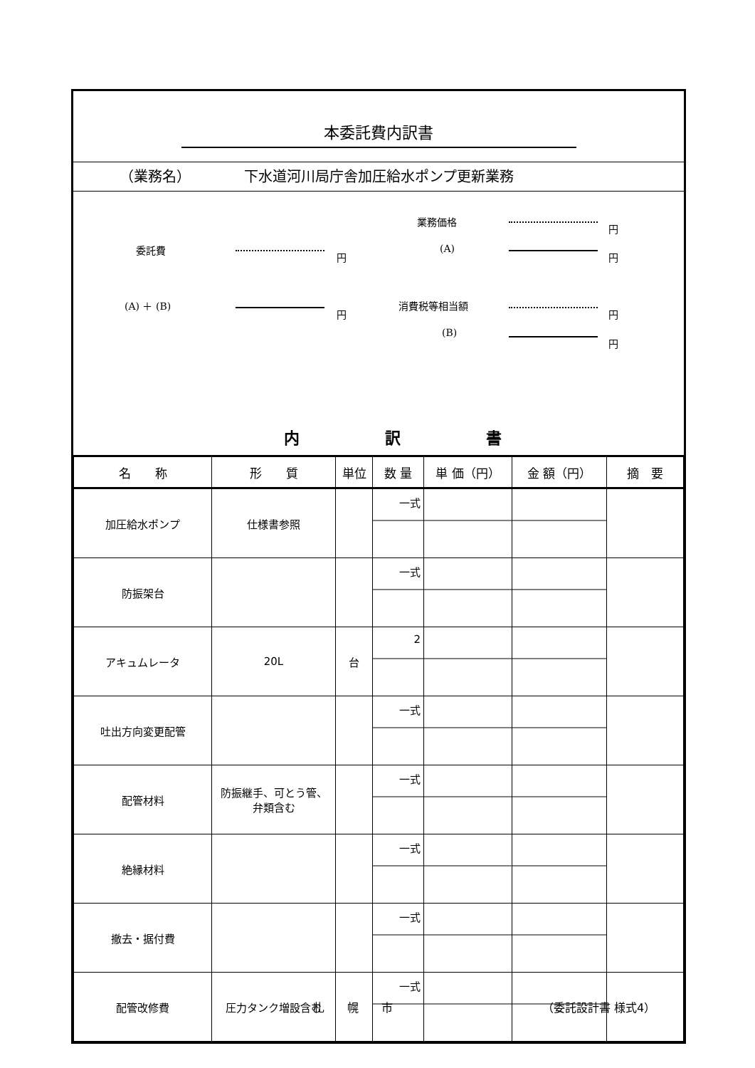本委託費内訳書
（業務名） 下水道河川局庁舎加圧給水ポンプ更新業務
委託費
円
(A) ＋ (B)
円
業務価格
円
(A)
円
消費税等相当額
円
(B)
円
内 訳 書
| 名 称 | 形 質 | 単位 | 数 量 | 単 価（円） | 金 額（円） | 摘 要 |
| --- | --- | --- | --- | --- | --- | --- |
| 加圧給水ポンプ | 仕様書参照 | | 一式 | | | |
| 防振架台 | | | 一式 | | | |
| アキュムレータ | 20L | 台 | 2 | | | |
| 吐出方向変更配管 | | | 一式 | | | |
| 配管材料 | 防振継手、可とう管、 弁類含む | | 一式 | | | |
| 絶縁材料 | | | 一式 | | | |
| 撤去・据付費 | | | 一式 | | | |
| 配管改修費 | 圧力タンク増設含む | | 一式 | | | |
札　　幌　　市 （委託設計書 様式4）